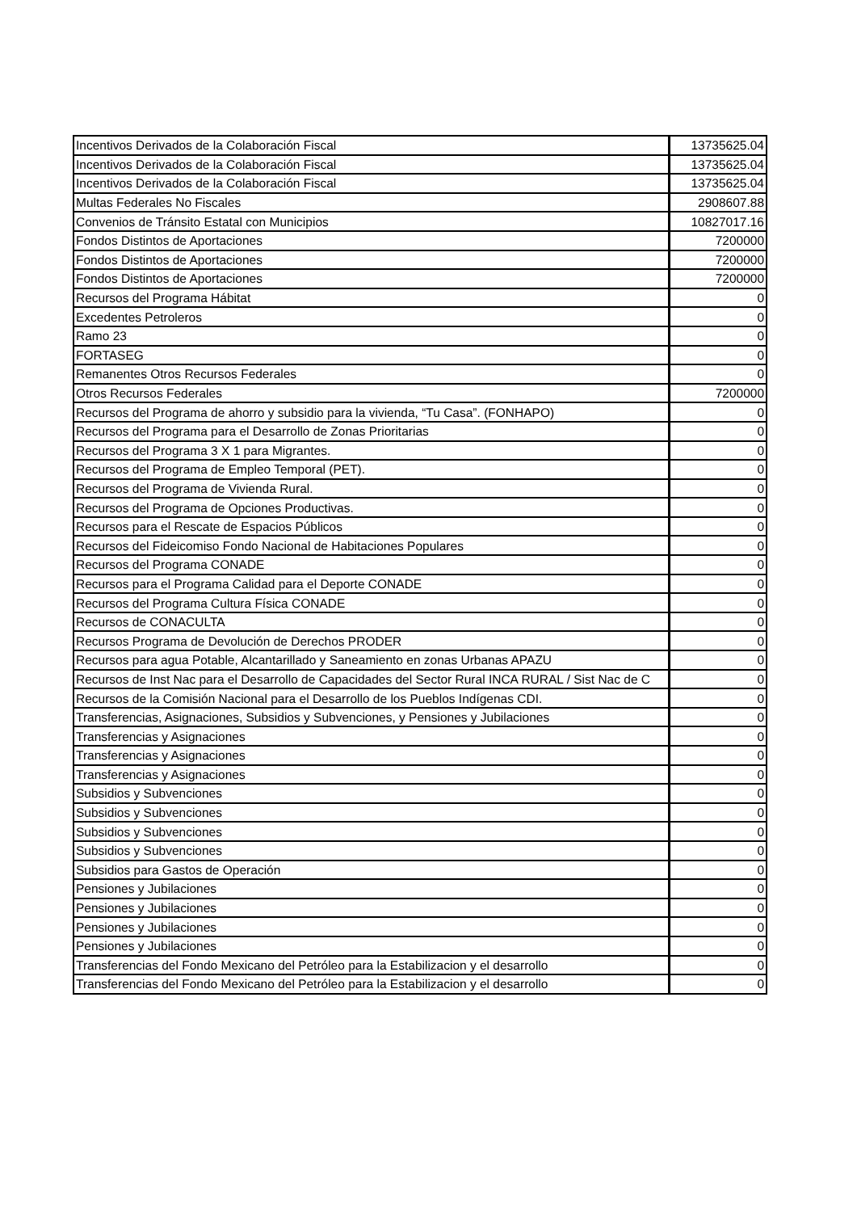| Incentivos Derivados de la Colaboración Fiscal | 13735625.04 |
| Incentivos Derivados de la Colaboración Fiscal | 13735625.04 |
| Incentivos Derivados de la Colaboración Fiscal | 13735625.04 |
| Multas Federales No Fiscales | 2908607.88 |
| Convenios de Tránsito Estatal con Municipios | 10827017.16 |
| Fondos Distintos de Aportaciones | 7200000 |
| Fondos Distintos de Aportaciones | 7200000 |
| Fondos Distintos de Aportaciones | 7200000 |
| Recursos del Programa Hábitat | 0 |
| Excedentes Petroleros | 0 |
| Ramo 23 | 0 |
| FORTASEG | 0 |
| Remanentes Otros Recursos Federales | 0 |
| Otros Recursos Federales | 7200000 |
| Recursos del Programa de ahorro y subsidio para la vivienda, “Tu Casa”. (FONHAPO) | 0 |
| Recursos del Programa para el Desarrollo de Zonas Prioritarias | 0 |
| Recursos del Programa 3 X 1 para Migrantes. | 0 |
| Recursos del Programa de Empleo Temporal (PET). | 0 |
| Recursos del Programa de Vivienda Rural. | 0 |
| Recursos del Programa de Opciones Productivas. | 0 |
| Recursos para el Rescate de Espacios Públicos | 0 |
| Recursos del Fideicomiso Fondo Nacional de Habitaciones Populares | 0 |
| Recursos del Programa CONADE | 0 |
| Recursos para el Programa Calidad para el Deporte CONADE | 0 |
| Recursos del Programa Cultura Física CONADE | 0 |
| Recursos de CONACULTA | 0 |
| Recursos Programa de Devolución de Derechos PRODER | 0 |
| Recursos para agua Potable, Alcantarillado y Saneamiento en zonas Urbanas APAZU | 0 |
| Recursos de Inst Nac para el Desarrollo de Capacidades del Sector Rural INCA RURAL / Sist Nac de C | 0 |
| Recursos de la Comisión Nacional para el Desarrollo de los Pueblos Indígenas CDI. | 0 |
| Transferencias, Asignaciones, Subsidios y Subvenciones, y Pensiones y Jubilaciones | 0 |
| Transferencias y Asignaciones | 0 |
| Transferencias y Asignaciones | 0 |
| Transferencias y Asignaciones | 0 |
| Subsidios y Subvenciones | 0 |
| Subsidios y Subvenciones | 0 |
| Subsidios y Subvenciones | 0 |
| Subsidios y Subvenciones | 0 |
| Subsidios para Gastos de Operación | 0 |
| Pensiones y Jubilaciones | 0 |
| Pensiones y Jubilaciones | 0 |
| Pensiones y Jubilaciones | 0 |
| Pensiones y Jubilaciones | 0 |
| Transferencias del Fondo Mexicano del Petróleo para la Estabilizacion y el desarrollo | 0 |
| Transferencias del Fondo Mexicano del Petróleo para la Estabilizacion y el desarrollo | 0 |